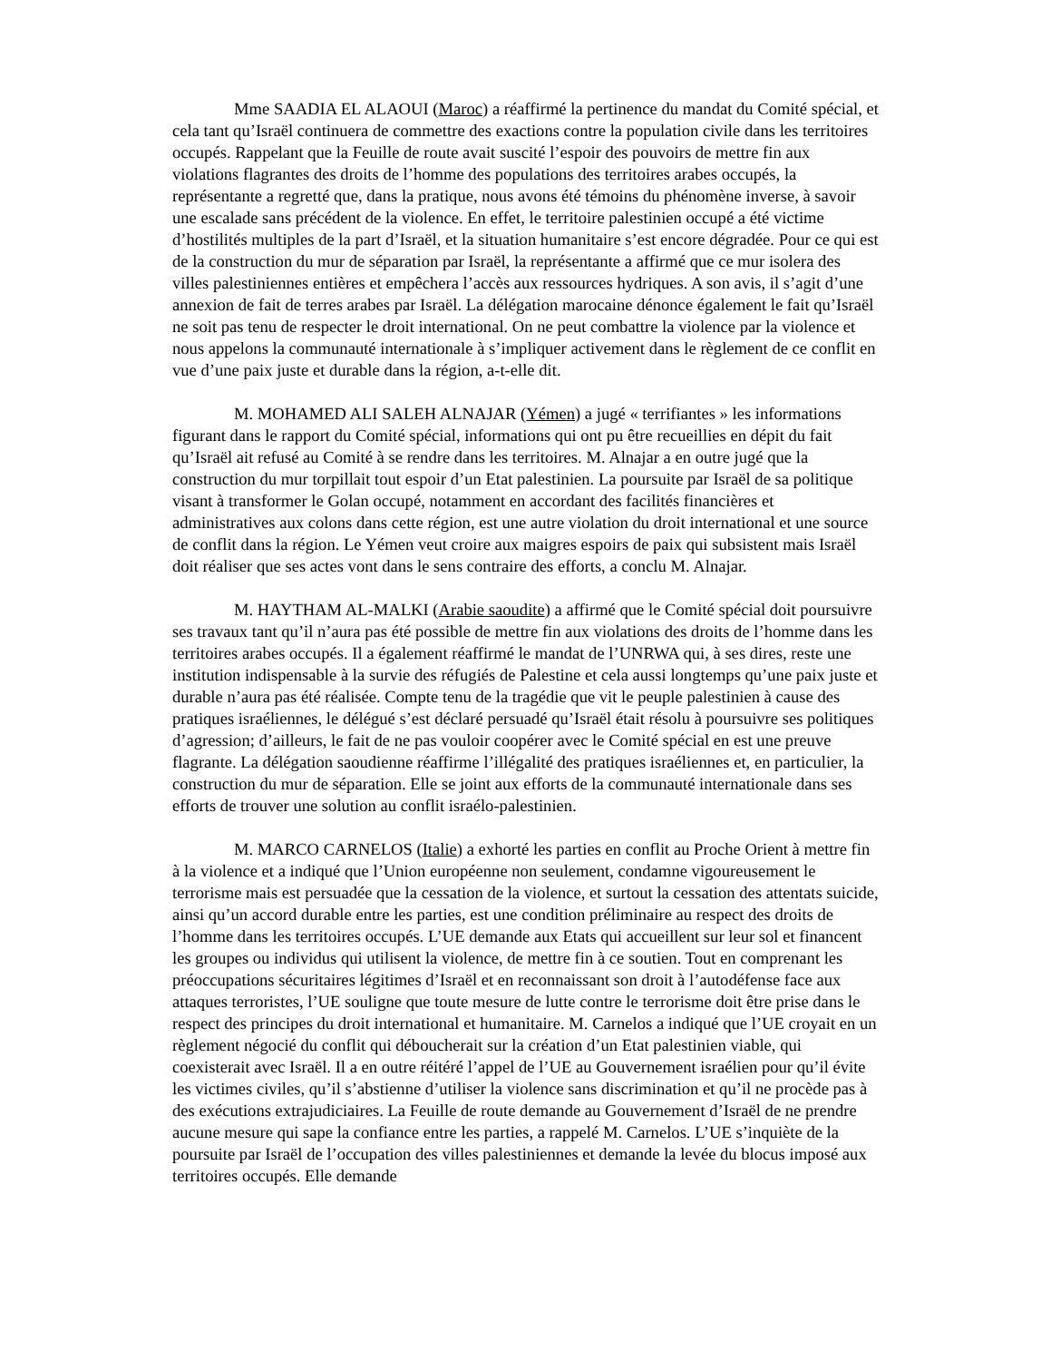Mme SAADIA EL ALAOUI (Maroc) a réaffirmé la pertinence du mandat du Comité spécial, et cela tant qu’Israël continuera de commettre des exactions contre la population civile dans les territoires occupés. Rappelant que la Feuille de route avait suscité l’espoir des pouvoirs de mettre fin aux violations flagrantes des droits de l’homme des populations des territoires arabes occupés, la représentante a regretté que, dans la pratique, nous avons été témoins du phénomène inverse, à savoir une escalade sans précédent de la violence. En effet, le territoire palestinien occupé a été victime d’hostilités multiples de la part d’Israël, et la situation humanitaire s’est encore dégradée. Pour ce qui est de la construction du mur de séparation par Israël, la représentante a affirmé que ce mur isolera des villes palestiniennes entières et empêchera l’accès aux ressources hydriques. A son avis, il s’agit d’une annexion de fait de terres arabes par Israël. La délégation marocaine dénonce également le fait qu’Israël ne soit pas tenu de respecter le droit international. On ne peut combattre la violence par la violence et nous appelons la communauté internationale à s’impliquer activement dans le règlement de ce conflit en vue d’une paix juste et durable dans la région, a-t-elle dit.
M. MOHAMED ALI SALEH ALNAJAR (Yémen) a jugé « terrifiantes » les informations figurant dans le rapport du Comité spécial, informations qui ont pu être recueillies en dépit du fait qu’Israël ait refusé au Comité à se rendre dans les territoires. M. Alnajar a en outre jugé que la construction du mur torpillait tout espoir d’un Etat palestinien. La poursuite par Israël de sa politique visant à transformer le Golan occupé, notamment en accordant des facilités financières et administratives aux colons dans cette région, est une autre violation du droit international et une source de conflit dans la région. Le Yémen veut croire aux maigres espoirs de paix qui subsistent mais Israël doit réaliser que ses actes vont dans le sens contraire des efforts, a conclu M. Alnajar.
M. HAYTHAM AL-MALKI (Arabie saoudite) a affirmé que le Comité spécial doit poursuivre ses travaux tant qu’il n’aura pas été possible de mettre fin aux violations des droits de l’homme dans les territoires arabes occupés. Il a également réaffirmé le mandat de l’UNRWA qui, à ses dires, reste une institution indispensable à la survie des réfugiés de Palestine et cela aussi longtemps qu’une paix juste et durable n’aura pas été réalisée. Compte tenu de la tragédie que vit le peuple palestinien à cause des pratiques israéliennes, le délégué s’est déclaré persuadé qu’Israël était résolu à poursuivre ses politiques d’agression; d’ailleurs, le fait de ne pas vouloir coopérer avec le Comité spécial en est une preuve flagrante. La délégation saoudienne réaffirme l’illégalité des pratiques israéliennes et, en particulier, la construction du mur de séparation. Elle se joint aux efforts de la communauté internationale dans ses efforts de trouver une solution au conflit israélo-palestinien.
M. MARCO CARNELOS (Italie) a exhorté les parties en conflit au Proche Orient à mettre fin à la violence et a indiqué que l’Union européenne non seulement, condamne vigoureusement le terrorisme mais est persuadée que la cessation de la violence, et surtout la cessation des attentats suicide, ainsi qu’un accord durable entre les parties, est une condition préliminaire au respect des droits de l’homme dans les territoires occupés. L’UE demande aux Etats qui accueillent sur leur sol et financent les groupes ou individus qui utilisent la violence, de mettre fin à ce soutien. Tout en comprenant les préoccupations sécuritaires légitimes d’Israël et en reconnaissant son droit à l’autodéfense face aux attaques terroristes, l’UE souligne que toute mesure de lutte contre le terrorisme doit être prise dans le respect des principes du droit international et humanitaire. M. Carnelos a indiqué que l’UE croyait en un règlement négocié du conflit qui déboucherait sur la création d’un Etat palestinien viable, qui coexisterait avec Israël. Il a en outre réitéré l’appel de l’UE au Gouvernement israélien pour qu’il évite les victimes civiles, qu’il s’abstienne d’utiliser la violence sans discrimination et qu’il ne procède pas à des exécutions extrajudiciaires. La Feuille de route demande au Gouvernement d’Israël de ne prendre aucune mesure qui sape la confiance entre les parties, a rappelé M. Carnelos. L’UE s’inquiète de la poursuite par Israël de l’occupation des villes palestiniennes et demande la levée du blocus imposé aux territoires occupés. Elle demande